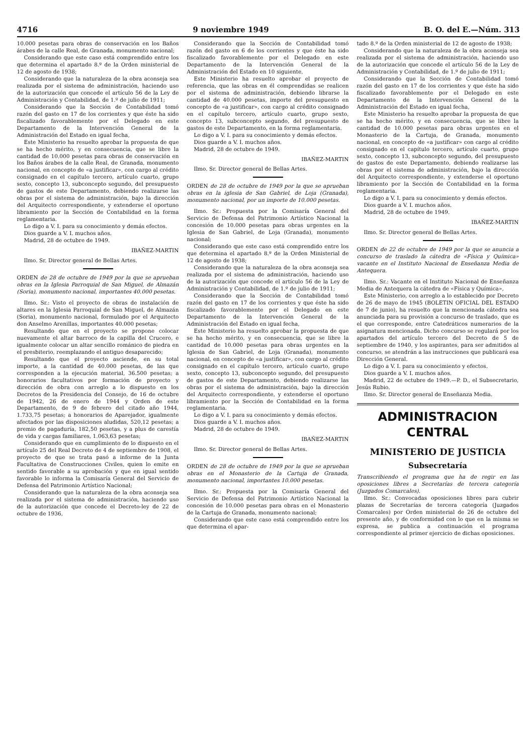4716 9 noviembre 1949 B. O. del E.—Núm. 313
10.000 pesetas para obras de conservación en los Baños árabes de la calle Real, de Granada, monumento nacional;
Considerando que este caso está comprendido entre los que determina el apartado 8.º de la Orden ministerial de 12 de agosto de 1938;
Considerando que la naturaleza de la obra aconseja sea realizada por el sistema de administración, haciendo uso de la autorización que concede el artículo 56 de la Ley de Administración y Contabilidad, de 1.º de julio de 1911;
Considerando que la Sección de Contabilidad tomó razón del gasto en 17 de los corrientes y que éste ha sido fiscalizado favorablemente por el Delegado en este Departamento de la Intervención General de la Administración del Estado en igual fecha,
Este Ministerio ha resuelto aprobar la propuesta de que se ha hecho mérito, y en consecuencia, que se libre la cantidad de 10.000 pesetas para obras de conservación en los Baños árabes de la calle Real, de Granada, monumento nacional, en concepto de «a justificar», con cargo al crédito consignado en el capítulo tercero, artículo cuarto, grupo sexto, concepto 13, subconcepto segundo, del presupuesto de gastos de este Departamento, debiendo realizarse las obras por el sistema de administración, bajo la dirección del Arquitecto correspondiente, y extenderse el oportuno libramiento por la Sección de Contabilidad en la forma reglamentaria.
Lo digo a V. I. para su conocimiento y demás efectos.
Dios guarde a V. I. muchos años.
Madrid, 28 de octubre de 1949.
IBAÑEZ-MARTIN
Ilmo. Sr. Director general de Bellas Artes.
ORDEN de 28 de octubre de 1949 por la que se aprueban obras en la Iglesia Parroquial de San Miguel, de Almazán (Soria), monumento nacional, importantes 40.000 pesetas.
Ilmo. Sr.: Visto el proyecto de obras de instalación de altares en la Iglesia Parroquial de San Miguel, de Almazán (Soria), monumento nacional, formulado por el Arquitecto don Anselmo Arenillas, importantes 40.000 pesetas;
Resultando que en el proyecto se propone colocar nuevamente el altar barroco de la capilla del Crucero, e igualmente colocar un altar sencillo románico de piedra en el presbiterio, reemplazando el antiguo desaparecido;
Resultando que el proyecto asciende, en su total importe, a la cantidad de 40.000 pesetas, de las que corresponden a la ejecución material, 36.500 pesetas; a honorarios facultativos por formación de proyecto y dirección de obra con arreglo a lo dispuesto en los Decretos de la Presidencia del Consejo, de 16 de octubre de 1942, 26 de enero de 1944 y Orden de este Departamento, de 9 de febrero del citado año 1944, 1.733,75 pesetas; a honorarios de Aparejador, igualmente afectados por las disposiciones aludidas, 520,12 pesetas; a premio de pagaduría, 182,50 pesetas, y a plus de carestía de vida y cargas familiares, 1.063,63 pesetas;
Considerando que en cumplimiento de lo dispuesto en el artículo 25 del Real Decreto de 4 de septiembre de 1908, el proyecto de que se trata pasó a informe de la Junta Facultativa de Construcciones Civiles, quien lo emite en sentido favorable a su aprobación y que en igual sentido favorable lo informa la Comisaría General del Servicio de Defensa del Patrimonio Artístico Nacional;
Considerando que la naturaleza de la obra aconseja sea realizada por el sistema de administración, haciendo uso de la autorización que concede el Decreto-ley de 22 de octubre de 1936,
Considerando que la Sección de Contabilidad tomó razón del gasto en 6 de los corrientes y que éste ha sido fiscalizado favorablemente por el Delegado en este Departamento de la Intervención General de la Administración del Estado en 10 siguiente,
Este Ministerio ha resuelto aprobar el proyecto de referencia, que las obras en él comprendidas se realicen por el sistema de administración, debiendo librarse la cantidad de 40.000 pesetas, importe del presupuesto en concepto de «a justificar», con cargo al crédito consignado en el capítulo tercero, artículo cuarto, grupo sexto, concepto 13, subconcepto segundo, del presupuesto de gastos de este Departamento, en la forma reglamentaria.
Lo digo a V. I. para su conocimiento y demás efectos.
Dios guarde a V. I. muchos años.
Madrid, 28 de octubre de 1949.
IBAÑEZ-MARTIN
Ilmo. Sr. Director general de Bellas Artes.
ORDEN de 28 de octubre de 1949 por la que se aprueban obras en la iglesia de San Gabriel, de Loja (Granada), monumento nacional, por un importe de 10.000 pesetas.
Ilmo. Sr.: Propuesta por la Comisaría General del Servicio de Defensa del Patrimonio Artístico Nacional la concesión de 10.000 pesetas para obras urgentes en la Iglesia de San Gabriel, de Loja (Granada), monumento nacional;
Considerando que este caso está comprendido entre los que determina el apartado 8.º de la Orden Ministerial de 12 de agosto de 1938;
Considerando que la naturaleza de la obra aconseja sea realizada por el sistema de administración, haciendo uso de la autorización que concede el artículo 56 de la Ley de Administración y Contabilidad, de 1.º de julio de 1911;
Considerando que la Sección de Contabilidad tomó razón del gasto en 17 de los corrientes y que éste ha sido fiscalizado favorablemente por el Delegado en este Departamento de la Intervención General de la Administración del Estado en igual fecha,
Este Ministerio ha resuelto aprobar la propuesta de que se ha hecho mérito, y en consecuencia, que se libre la cantidad de 10.000 pesetas para obras urgentes en la Iglesia de San Gabriel, de Loja (Granada), monumento nacional, en concepto de «a justificar», con cargo al crédito consignado en el capítulo tercero, artículo cuarto, grupo sexto, concepto 13, subconcepto segundo, del presupuesto de gastos de este Departamento, debiendo realizarse las obras por el sistema de administración, bajo la dirección del Arquitecto correspondiente, y extenderse el oportuno libramiento por la Sección de Contabilidad en la forma reglamentaria.
Lo digo a V. I. para su conocimiento y demás efectos.
Dios guarde a V. I. muchos años.
Madrid, 28 de octubre de 1949.
IBAÑEZ-MARTIN
Ilmo. Sr. Director general de Bellas Artes.
ORDEN de 28 de octubre de 1949 por la que se aprueban obras en el Monasterio de la Cartuja de Granada, monumento nacional, importantes 10.000 pesetas.
Ilmo. Sr.: Propuesta por la Comisaría General del Servicio de Defensa del Patrimonio Artístico Nacional la concesión de 10.000 pesetas para obras en el Monasterio de la Cartuja de Granada, monumento nacional;
Considerando que este caso está comprendido entre los que determina el apar-
tado 8.º de la Orden ministerial de 12 de agosto de 1938;
Considerando que la naturaleza de la obra aconseja sea realizada por el sistema de administración, haciendo uso de la autorización que concede el artículo 56 de la Ley de Administración y Contabilidad, de 1.º de julio de 1911;
Considerando que la Sección de Contabilidad tomó razón del gasto en 17 de los corrientes y que éste ha sido fiscalizado favorablemente por el Delegado en este Departamento de la Intervención General de la Administración del Estado en igual fecha,
Este Ministerio ha resuelto aprobar la propuesta de que se ha hecho mérito, y en consecuencia, que se libre la cantidad de 10.000 pesetas para obras urgentes en el Monasterio de la Cartuja, de Granada, monumento nacional, en concepto de «a justificar» con cargo al crédito consignado en el capítulo tercero, artículo cuarto, grupo sexto, concepto 13, subconcepto segundo, del presupuesto de gastos de este Departamento, debiendo realizarse las obras por el sistema de administración, bajo la dirección del Arquitecto correspondiente, y extenderse el oportuno libramiento por la Sección de Contabilidad en la forma reglamentaria.
Lo digo a V. I. para su conocimiento y demás efectos.
Dios guarde a V. I. muchos años.
Madrid, 28 de octubre de 1949.
IBAÑEZ-MARTIN
Ilmo. Sr. Director general de Bellas Artes.
ORDEN de 22 de octubre de 1949 por la que se anuncia a concurso de traslado la cátedra de «Física y Química» vacante en el Instituto Nacional de Enseñanza Media de Antequera.
Ilmo. Sr.: Vacante en el Instituto Nacional de Enseñanza Media de Antequera la cátedra de «Física y Química»,
Este Ministerio, con arreglo a lo establecido por Decreto de 26 de mayo de 1945 (BOLETIN OFICIAL DEL ESTADO de 7 de junio), ha resuelto que la mencionada cátedra sea anunciada para su provisión a concurso de traslado, que es el que corresponde, entre Catedráticos numerarios de la asignatura mencionada. Dicho concurso se regulará por los apartados del artículo tercero del Decreto de 5 de septiembre de 1940, y los aspirantes, para ser admitidos al concurso, se atendrán a las instrucciones que publicará esa Dirección General.
Lo digo a V. I. para su conocimiento y efectos.
Dios guarde a V. I. muchos años.
Madrid, 22 de octubre de 1949.—P. D., el Subsecretario, Jesús Rubio.
Ilmo. Sr. Director general de Enseñanza Media.
ADMINISTRACION CENTRAL
MINISTERIO DE JUSTICIA
Subsecretaría
Transcribiendo el programa que ha de regir en las oposiciones libres a Secretarías de tercera categoría (Juzgados Comarcales).
Ilmo. Sr.: Convocadas oposiciones libres para cubrir plazas de Secretarías de tercera categoría (Juzgados Comarcales) por Orden ministerial de 26 de octubre del presente año, y de conformidad con lo que en la misma se expresa, se publica a continuación el programa correspondiente al primer ejercicio de dichas oposiciones.